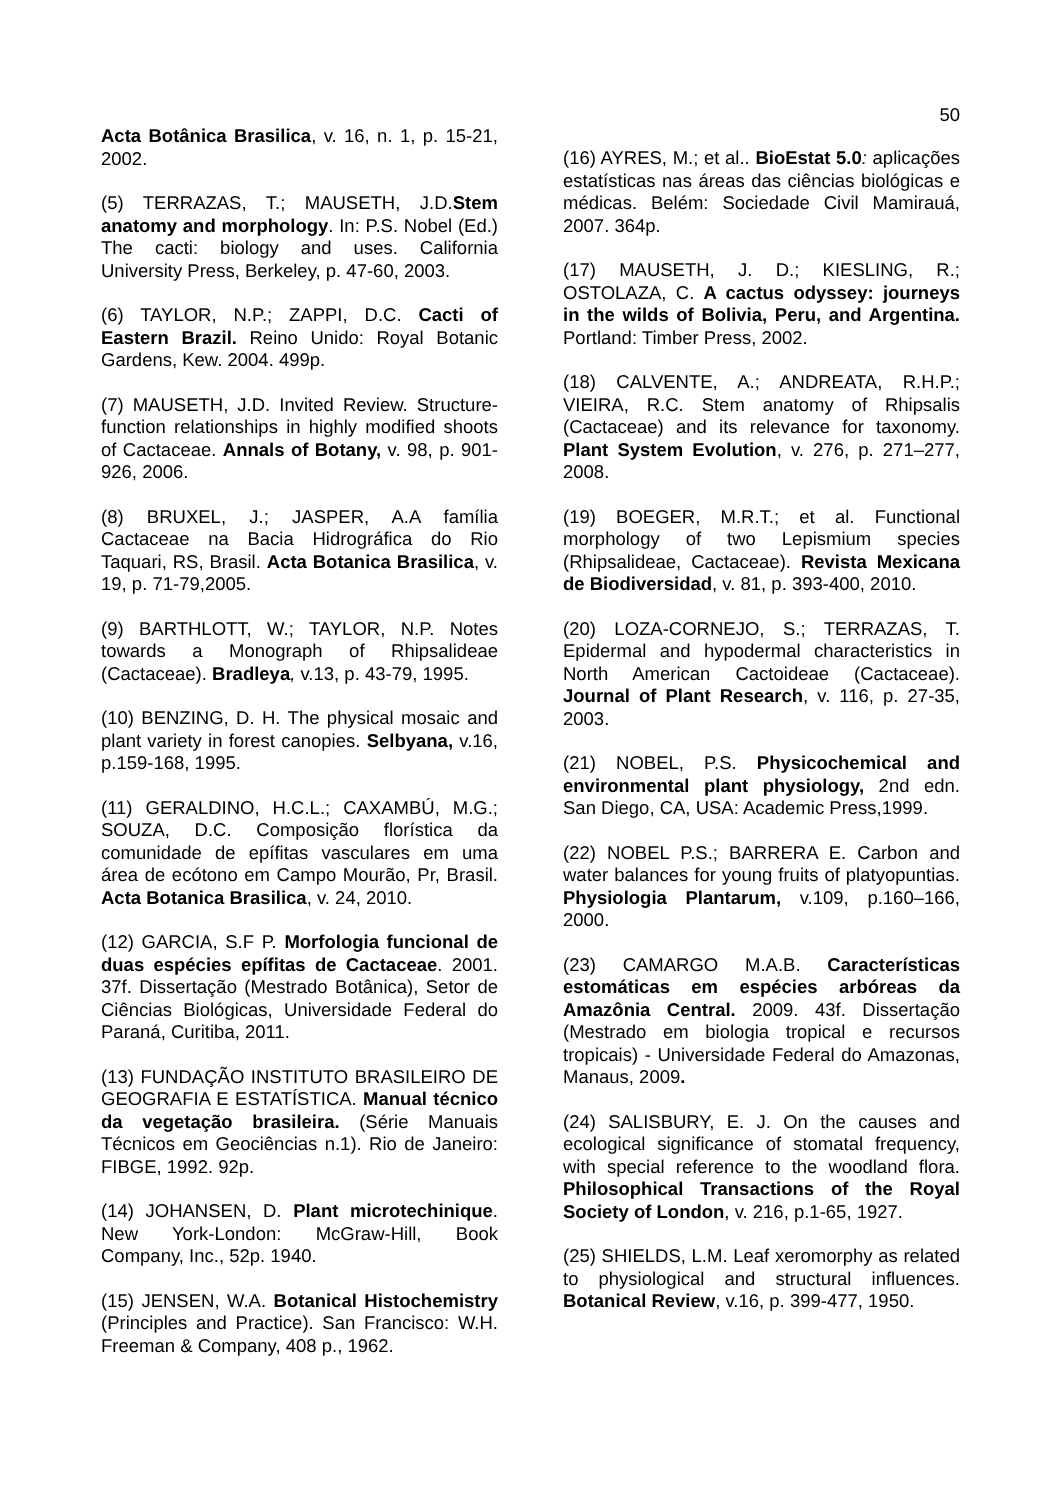50
Acta Botânica Brasilica, v. 16, n. 1, p. 15-21, 2002.
(5) TERRAZAS, T.; MAUSETH, J.D.Stem anatomy and morphology. In: P.S. Nobel (Ed.) The cacti: biology and uses. California University Press, Berkeley, p. 47-60, 2003.
(6) TAYLOR, N.P.; ZAPPI, D.C. Cacti of Eastern Brazil. Reino Unido: Royal Botanic Gardens, Kew. 2004. 499p.
(7) MAUSETH, J.D. Invited Review. Structure-function relationships in highly modified shoots of Cactaceae. Annals of Botany, v. 98, p. 901-926, 2006.
(8) BRUXEL, J.; JASPER, A.A família Cactaceae na Bacia Hidrográfica do Rio Taquari, RS, Brasil. Acta Botanica Brasilica, v. 19, p. 71-79,2005.
(9) BARTHLOTT, W.; TAYLOR, N.P. Notes towards a Monograph of Rhipsalideae (Cactaceae). Bradleya, v.13, p. 43-79, 1995.
(10) BENZING, D. H. The physical mosaic and plant variety in forest canopies. Selbyana, v.16, p.159-168, 1995.
(11) GERALDINO, H.C.L.; CAXAMBÚ, M.G.; SOUZA, D.C. Composição florística da comunidade de epífitas vasculares em uma área de ecótono em Campo Mourão, Pr, Brasil. Acta Botanica Brasilica, v. 24, 2010.
(12) GARCIA, S.F P. Morfologia funcional de duas espécies epífitas de Cactaceae. 2001. 37f. Dissertação (Mestrado Botânica), Setor de Ciências Biológicas, Universidade Federal do Paraná, Curitiba, 2011.
(13) FUNDAÇÃO INSTITUTO BRASILEIRO DE GEOGRAFIA E ESTATÍSTICA. Manual técnico da vegetação brasileira. (Série Manuais Técnicos em Geociências n.1). Rio de Janeiro: FIBGE, 1992. 92p.
(14) JOHANSEN, D. Plant microtechinique. New York-London: McGraw-Hill, Book Company, Inc., 52p. 1940.
(15) JENSEN, W.A. Botanical Histochemistry (Principles and Practice). San Francisco: W.H. Freeman & Company, 408 p., 1962.
(16) AYRES, M.; et al.. BioEstat 5.0: aplicações estatísticas nas áreas das ciências biológicas e médicas. Belém: Sociedade Civil Mamirauá, 2007. 364p.
(17) MAUSETH, J. D.; KIESLING, R.; OSTOLAZA, C. A cactus odyssey: journeys in the wilds of Bolivia, Peru, and Argentina. Portland: Timber Press, 2002.
(18) CALVENTE, A.; ANDREATA, R.H.P.; VIEIRA, R.C. Stem anatomy of Rhipsalis (Cactaceae) and its relevance for taxonomy. Plant System Evolution, v. 276, p. 271–277, 2008.
(19) BOEGER, M.R.T.; et al. Functional morphology of two Lepismium species (Rhipsalideae, Cactaceae). Revista Mexicana de Biodiversidad, v. 81, p. 393-400, 2010.
(20) LOZA-CORNEJO, S.; TERRAZAS, T. Epidermal and hypodermal characteristics in North American Cactoideae (Cactaceae). Journal of Plant Research, v. 116, p. 27-35, 2003.
(21) NOBEL, P.S. Physicochemical and environmental plant physiology, 2nd edn. San Diego, CA, USA: Academic Press,1999.
(22) NOBEL P.S.; BARRERA E. Carbon and water balances for young fruits of platyopuntias. Physiologia Plantarum, v.109, p.160–166, 2000.
(23) CAMARGO M.A.B. Características estomáticas em espécies arbóreas da Amazônia Central. 2009. 43f. Dissertação (Mestrado em biologia tropical e recursos tropicais) - Universidade Federal do Amazonas, Manaus, 2009.
(24) SALISBURY, E. J. On the causes and ecological significance of stomatal frequency, with special reference to the woodland flora. Philosophical Transactions of the Royal Society of London, v. 216, p.1-65, 1927.
(25) SHIELDS, L.M. Leaf xeromorphy as related to physiological and structural influences. Botanical Review, v.16, p. 399-477, 1950.